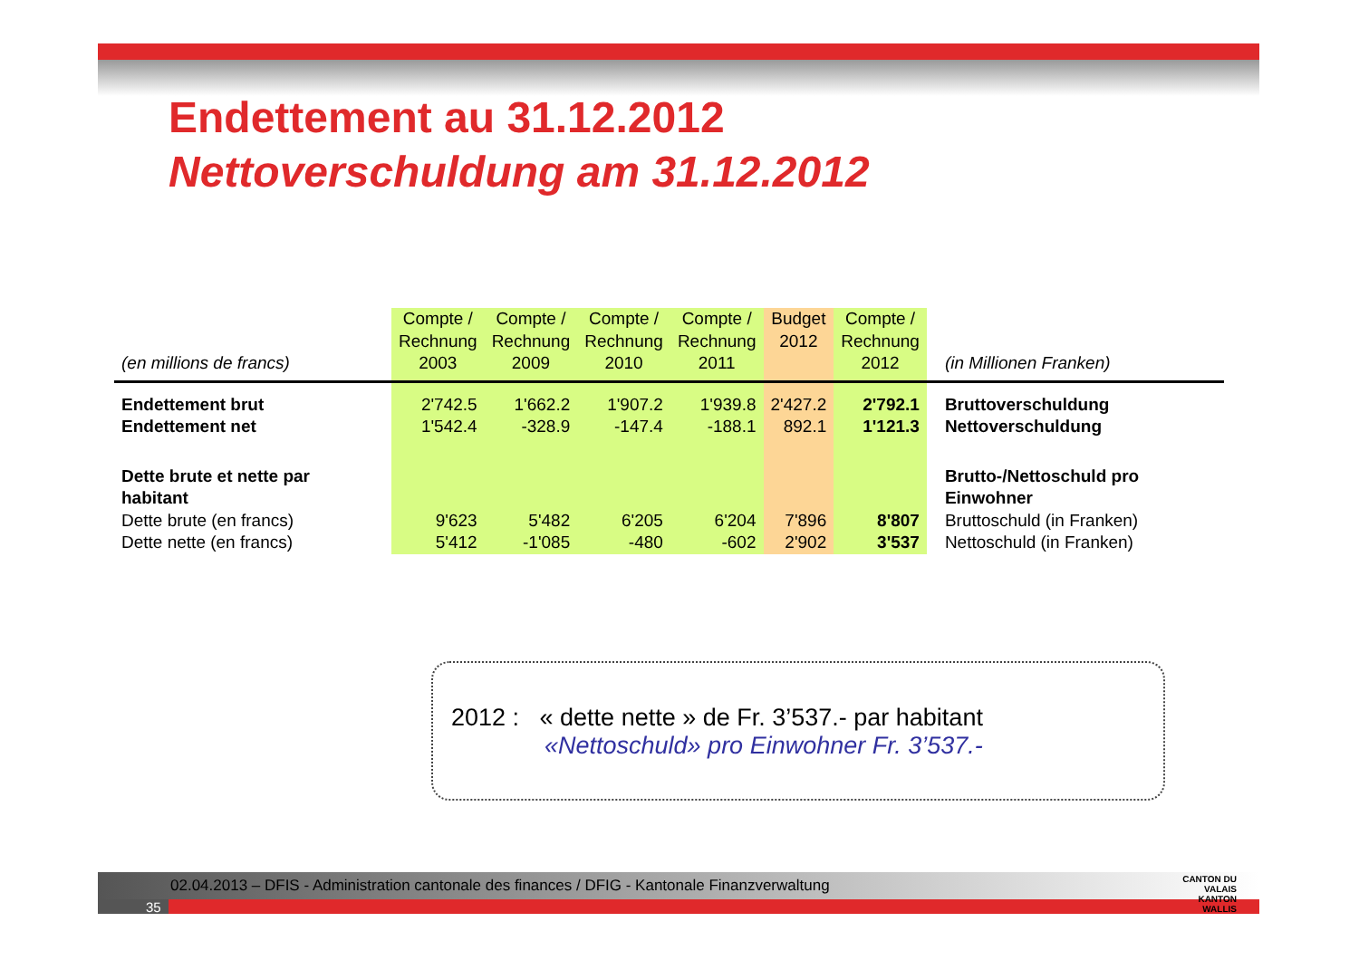Endettement au 31.12.2012
Nettoverschuldung am 31.12.2012
| (en millions de francs) | Compte / Rechnung 2003 | Compte / Rechnung 2009 | Compte / Rechnung 2010 | Compte / Rechnung 2011 | Budget 2012 | Compte / Rechnung 2012 | (in Millionen Franken) |
| Endettement brut | 2'742.5 | 1'662.2 | 1'907.2 | 1'939.8 | 2'427.2 | 2'792.1 | Bruttoverschuldung |
| Endettement net | 1'542.4 | -328.9 | -147.4 | -188.1 | 892.1 | 1'121.3 | Nettoverschuldung |
| Dette brute et nette par habitant | | | | | | | Brutto-/Nettoschuld pro Einwohner |
| Dette brute (en francs) | 9'623 | 5'482 | 6'205 | 6'204 | 7'896 | 8'807 | Bruttoschuld (in Franken) |
| Dette nette (en francs) | 5'412 | -1'085 | -480 | -602 | 2'902 | 3'537 | Nettoschuld (in Franken) |
2012 : « dette nette » de Fr. 3’537.- par habitant
«Nettoschuld» pro Einwohner Fr. 3’537.-
02.04.2013 – DFIS - Administration cantonale des finances / DFIG - Kantonale Finanzverwaltung
35
CANTON DU VALAIS
KANTON WALLIS